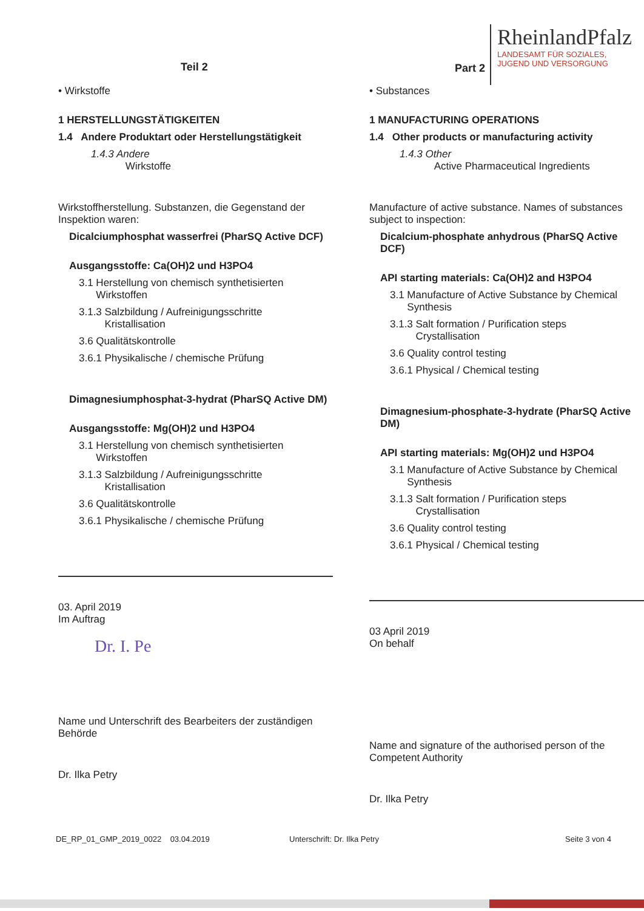Teil 2 Part 2
RheinlandPfalz
LANDESAMT FÜR SOZIALES,
JUGEND UND VERSORGUNG
• Wirkstoffe
1 HERSTELLUNGSTÄTIGKEITEN
1.4 Andere Produktart oder Herstellungstätigkeit
1.4.3 Andere
Wirkstoffe
Wirkstoffherstellung. Substanzen, die Gegenstand der Inspektion waren:
Dicalciumphosphat wasserfrei (PharSQ Active DCF)
Ausgangsstoffe: Ca(OH)2 und H3PO4
3.1 Herstellung von chemisch synthetisierten
Wirkstoffen
3.1.3 Salzbildung / Aufreinigungsschritte
Kristallisation
3.6 Qualitätskontrolle
3.6.1 Physikalische / chemische Prüfung
Dimagnesiumphosphat-3-hydrat (PharSQ Active DM)
Ausgangsstoffe: Mg(OH)2 und H3PO4
3.1 Herstellung von chemisch synthetisierten
Wirkstoffen
3.1.3 Salzbildung / Aufreinigungsschritte
Kristallisation
3.6 Qualitätskontrolle
3.6.1 Physikalische / chemische Prüfung
03. April 2019
Im Auftrag
Dr. I. Pe
Name und Unterschrift des Bearbeiters der zuständigen Behörde
Dr. Ilka Petry
• Substances
1 MANUFACTURING OPERATIONS
1.4 Other products or manufacturing activity
1.4.3 Other
Active Pharmaceutical Ingredients
Manufacture of active substance. Names of substances subject to inspection:
Dicalcium-phosphate anhydrous (PharSQ Active DCF)
API starting materials: Ca(OH)2 and H3PO4
3.1 Manufacture of Active Substance by Chemical
Synthesis
3.1.3 Salt formation / Purification steps
Crystallisation
3.6 Quality control testing
3.6.1 Physical / Chemical testing
Dimagnesium-phosphate-3-hydrate (PharSQ Active DM)
API starting materials: Mg(OH)2 und H3PO4
3.1 Manufacture of Active Substance by Chemical
Synthesis
3.1.3 Salt formation / Purification steps
Crystallisation
3.6 Quality control testing
3.6.1 Physical / Chemical testing
03 April 2019
On behalf
Name and signature of the authorised person of the Competent Authority
Dr. Ilka Petry
DE_RP_01_GMP_2019_0022 03.04.2019 Unterschrift: Dr. Ilka Petry Seite 3 von 4